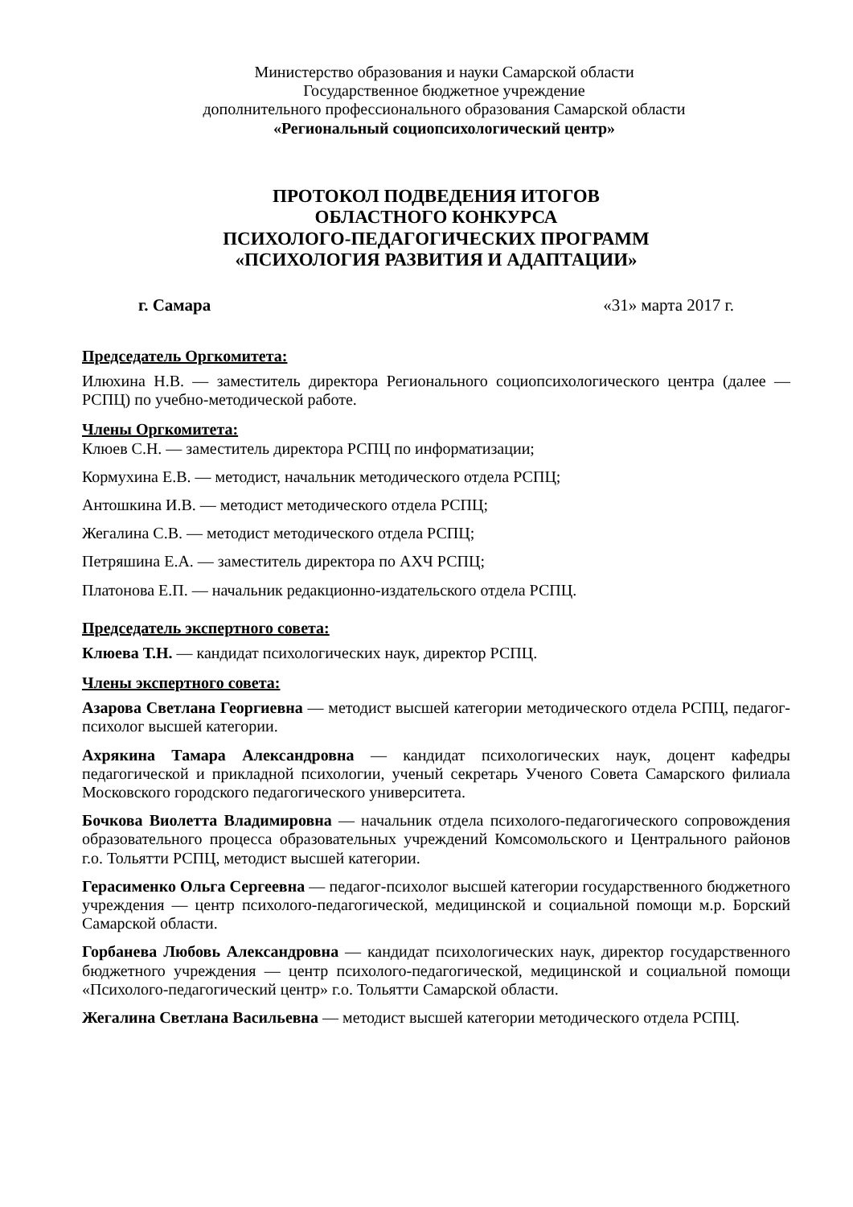Министерство образования и науки Самарской области
Государственное бюджетное учреждение
дополнительного профессионального образования Самарской области
«Региональный социопсихологический центр»
ПРОТОКОЛ ПОДВЕДЕНИЯ ИТОГОВ
ОБЛАСТНОГО КОНКУРСА
ПСИХОЛОГО-ПЕДАГОГИЧЕСКИХ ПРОГРАММ
«ПСИХОЛОГИЯ РАЗВИТИЯ И АДАПТАЦИИ»
г. Самара «31» марта 2017 г.
Председатель Оргкомитета:
Илюхина Н.В. — заместитель директора Регионального социопсихологического центра (далее — РСПЦ) по учебно-методической работе.
Члены Оргкомитета:
Клюев С.Н. — заместитель директора РСПЦ по информатизации;
Кормухина Е.В. — методист, начальник методического отдела РСПЦ;
Антошкина И.В. — методист методического отдела РСПЦ;
Жегалина С.В. — методист методического отдела РСПЦ;
Петряшина Е.А. — заместитель директора по АХЧ РСПЦ;
Платонова Е.П. — начальник редакционно-издательского отдела РСПЦ.
Председатель экспертного совета:
Клюева Т.Н. — кандидат психологических наук, директор РСПЦ.
Члены экспертного совета:
Азарова Светлана Георгиевна — методист высшей категории методического отдела РСПЦ, педагог-психолог высшей категории.
Ахрякина Тамара Александровна — кандидат психологических наук, доцент кафедры педагогической и прикладной психологии, ученый секретарь Ученого Совета Самарского филиала Московского городского педагогического университета.
Бочкова Виолетта Владимировна — начальник отдела психолого-педагогического сопровождения образовательного процесса образовательных учреждений Комсомольского и Центрального районов г.о. Тольятти РСПЦ, методист высшей категории.
Герасименко Ольга Сергеевна — педагог-психолог высшей категории государственного бюджетного учреждения — центр психолого-педагогической, медицинской и социальной помощи м.р. Борский Самарской области.
Горбанева Любовь Александровна — кандидат психологических наук, директор государственного бюджетного учреждения — центр психолого-педагогической, медицинской и социальной помощи «Психолого-педагогический центр» г.о. Тольятти Самарской области.
Жегалина Светлана Васильевна — методист высшей категории методического отдела РСПЦ.